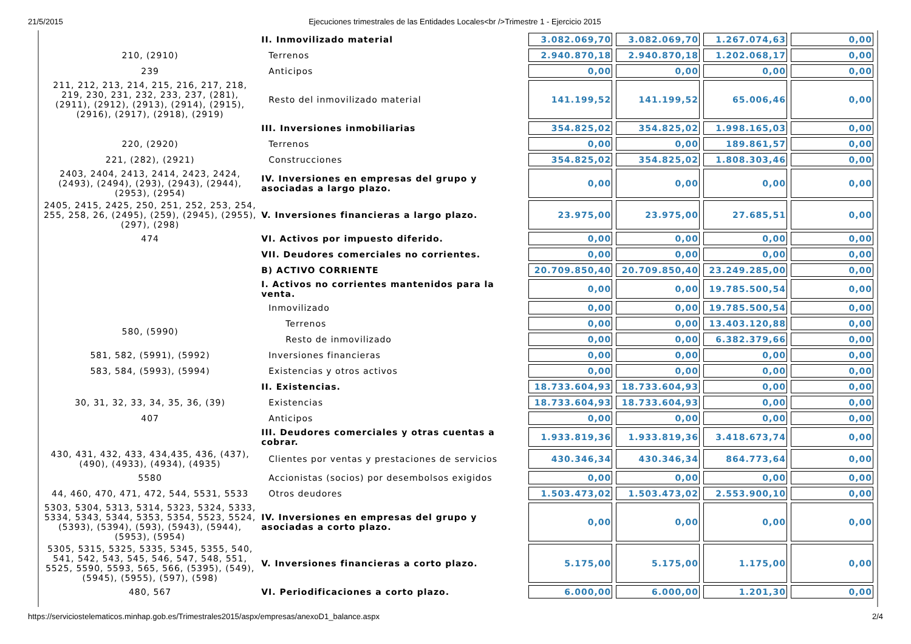21/5/2015 Ejecuciones trimestrales de las Entidades Locales<br />Trimestre 1 - Ejercicio 2015
| | II. Inmovilizado material | 3.082.069,70 | 3.082.069,70 | 1.267.074,63 | 0,00 |
| 210, (2910) | Terrenos | 2.940.870,18 | 2.940.870,18 | 1.202.068,17 | 0,00 |
| 239 | Anticipos | 0,00 | 0,00 | 0,00 | 0,00 |
| 211, 212, 213, 214, 215, 216, 217, 218, 219, 230, 231, 232, 233, 237, (281), (2911), (2912), (2913), (2914), (2915), (2916), (2917), (2918), (2919) | Resto del inmovilizado material | 141.199,52 | 141.199,52 | 65.006,46 | 0,00 |
| | III. Inversiones inmobiliarias | 354.825,02 | 354.825,02 | 1.998.165,03 | 0,00 |
| 220, (2920) | Terrenos | 0,00 | 0,00 | 189.861,57 | 0,00 |
| 221, (282), (2921) | Construcciones | 354.825,02 | 354.825,02 | 1.808.303,46 | 0,00 |
| 2403, 2404, 2413, 2414, 2423, 2424, (2493), (2494), (293), (2943), (2944), (2953), (2954) | IV. Inversiones en empresas del grupo y asociadas a largo plazo. | 0,00 | 0,00 | 0,00 | 0,00 |
| 2405, 2415, 2425, 250, 251, 252, 253, 254, 255, 258, 26, (2495), (259), (2945), (2955), (297), (298) | V. Inversiones financieras a largo plazo. | 23.975,00 | 23.975,00 | 27.685,51 | 0,00 |
| 474 | VI. Activos por impuesto diferido. | 0,00 | 0,00 | 0,00 | 0,00 |
| | VII. Deudores comerciales no corrientes. | 0,00 | 0,00 | 0,00 | 0,00 |
| | B) ACTIVO CORRIENTE | 20.709.850,40 | 20.709.850,40 | 23.249.285,00 | 0,00 |
| | I. Activos no corrientes mantenidos para la venta. | 0,00 | 0,00 | 19.785.500,54 | 0,00 |
| | Inmovilizado | 0,00 | 0,00 | 19.785.500,54 | 0,00 |
| 580, (5990) | Terrenos | 0,00 | 0,00 | 13.403.120,88 | 0,00 |
| | Resto de inmovilizado | 0,00 | 0,00 | 6.382.379,66 | 0,00 |
| 581, 582, (5991), (5992) | Inversiones financieras | 0,00 | 0,00 | 0,00 | 0,00 |
| 583, 584, (5993), (5994) | Existencias y otros activos | 0,00 | 0,00 | 0,00 | 0,00 |
| | II. Existencias. | 18.733.604,93 | 18.733.604,93 | 0,00 | 0,00 |
| 30, 31, 32, 33, 34, 35, 36, (39) | Existencias | 18.733.604,93 | 18.733.604,93 | 0,00 | 0,00 |
| 407 | Anticipos | 0,00 | 0,00 | 0,00 | 0,00 |
| | III. Deudores comerciales y otras cuentas a cobrar. | 1.933.819,36 | 1.933.819,36 | 3.418.673,74 | 0,00 |
| 430, 431, 432, 433, 434,435, 436, (437), (490), (4933), (4934), (4935) | Clientes por ventas y prestaciones de servicios | 430.346,34 | 430.346,34 | 864.773,64 | 0,00 |
| 5580 | Accionistas (socios) por desembolsos exigidos | 0,00 | 0,00 | 0,00 | 0,00 |
| 44, 460, 470, 471, 472, 544, 5531, 5533 | Otros deudores | 1.503.473,02 | 1.503.473,02 | 2.553.900,10 | 0,00 |
| 5303, 5304, 5313, 5314, 5323, 5324, 5333, 5334, 5343, 5344, 5353, 5354, 5523, 5524, (5393), (5394), (593), (5943), (5944), (5953), (5954) | IV. Inversiones en empresas del grupo y asociadas a corto plazo. | 0,00 | 0,00 | 0,00 | 0,00 |
| 5305, 5315, 5325, 5335, 5345, 5355, 540, 541, 542, 543, 545, 546, 547, 548, 551, 5525, 5590, 5593, 565, 566, (5395), (549), (5945), (5955), (597), (598) | V. Inversiones financieras a corto plazo. | 5.175,00 | 5.175,00 | 1.175,00 | 0,00 |
| 480, 567 | VI. Periodificaciones a corto plazo. | 6.000,00 | 6.000,00 | 1.201,30 | 0,00 |
https://serviciostelematicos.minhap.gob.es/Trimestrales2015/aspx/empresas/anexoD1_balance.aspx 2/4